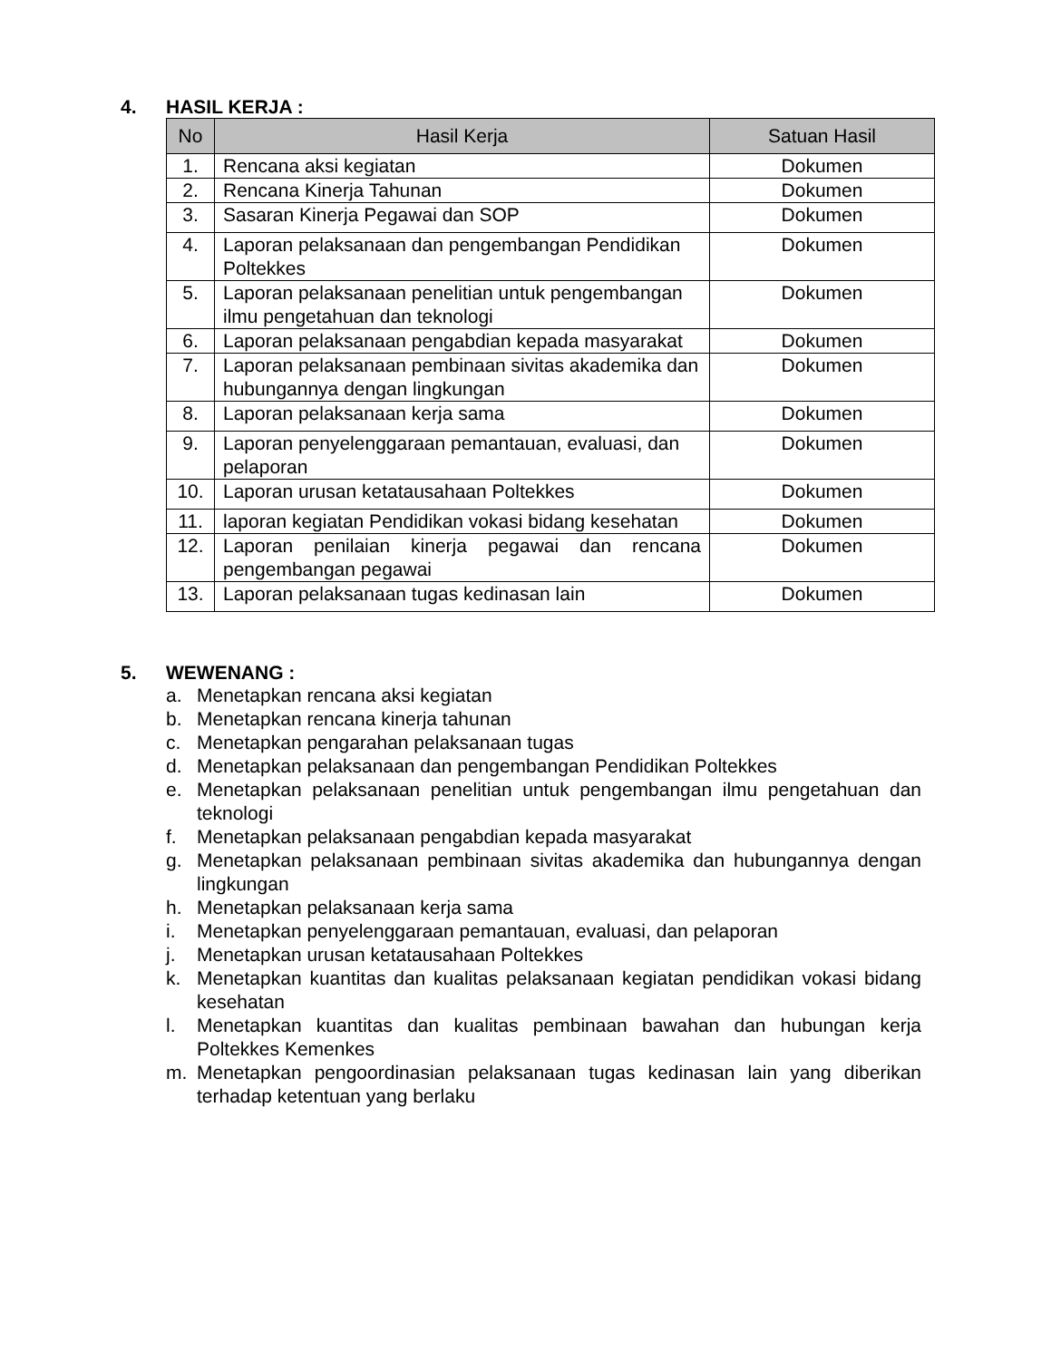4. HASIL KERJA :
| No | Hasil Kerja | Satuan Hasil |
| --- | --- | --- |
| 1. | Rencana aksi kegiatan | Dokumen |
| 2. | Rencana Kinerja Tahunan | Dokumen |
| 3. | Sasaran Kinerja Pegawai dan SOP | Dokumen |
| 4. | Laporan pelaksanaan dan pengembangan Pendidikan Poltekkes | Dokumen |
| 5. | Laporan pelaksanaan penelitian untuk pengembangan ilmu pengetahuan dan teknologi | Dokumen |
| 6. | Laporan pelaksanaan pengabdian kepada masyarakat | Dokumen |
| 7. | Laporan pelaksanaan pembinaan sivitas akademika dan hubungannya dengan lingkungan | Dokumen |
| 8. | Laporan pelaksanaan kerja sama | Dokumen |
| 9. | Laporan penyelenggaraan pemantauan, evaluasi, dan pelaporan | Dokumen |
| 10. | Laporan urusan ketatausahaan Poltekkes | Dokumen |
| 11. | laporan kegiatan Pendidikan vokasi bidang kesehatan | Dokumen |
| 12. | Laporan penilaian kinerja pegawai dan rencana pengembangan pegawai | Dokumen |
| 13. | Laporan pelaksanaan tugas kedinasan lain | Dokumen |
5. WEWENANG :
a. Menetapkan rencana aksi kegiatan
b. Menetapkan rencana kinerja tahunan
c. Menetapkan pengarahan pelaksanaan tugas
d. Menetapkan pelaksanaan dan pengembangan Pendidikan Poltekkes
e. Menetapkan pelaksanaan penelitian untuk pengembangan ilmu pengetahuan dan teknologi
f. Menetapkan pelaksanaan pengabdian kepada masyarakat
g. Menetapkan pelaksanaan pembinaan sivitas akademika dan hubungannya dengan lingkungan
h. Menetapkan pelaksanaan kerja sama
i. Menetapkan penyelenggaraan pemantauan, evaluasi, dan pelaporan
j. Menetapkan urusan ketatausahaan Poltekkes
k. Menetapkan kuantitas dan kualitas pelaksanaan kegiatan pendidikan vokasi bidang kesehatan
l. Menetapkan kuantitas dan kualitas pembinaan bawahan dan hubungan kerja Poltekkes Kemenkes
m. Menetapkan pengoordinasian pelaksanaan tugas kedinasan lain yang diberikan terhadap ketentuan yang berlaku